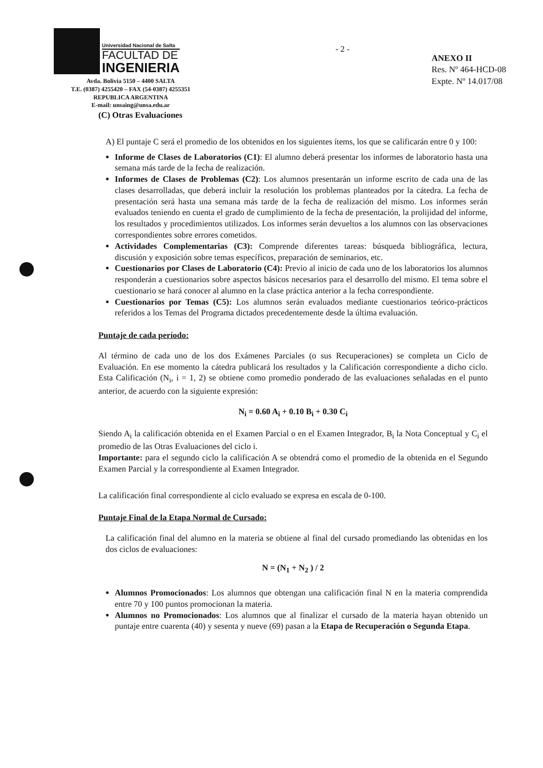Universidad Nacional de Salta
FACULTAD DE
INGENIERIA
Avda. Bolivia 5150 – 4400 SALTA
T.E. (0387) 4255420 – FAX (54-0387) 4255351
REPUBLICA ARGENTINA
E-mail: unsaing@unsa.edu.ar
- 2 -
ANEXO II
Res. Nº 464-HCD-08
Expte. Nº 14.017/08
(C) Otras Evaluaciones
A) El puntaje C será el promedio de los obtenidos en los siguientes ítems, los que se calificarán entre 0 y 100:
Informe de Clases de Laboratorios (C1): El alumno deberá presentar los informes de laboratorio hasta una semana más tarde de la fecha de realización.
Informes de Clases de Problemas (C2): Los alumnos presentarán un informe escrito de cada una de las clases desarrolladas, que deberá incluir la resolución los problemas planteados por la cátedra. La fecha de presentación será hasta una semana más tarde de la fecha de realización del mismo. Los informes serán evaluados teniendo en cuenta el grado de cumplimiento de la fecha de presentación, la prolijidad del informe, los resultados y procedimientos utilizados. Los informes serán devueltos a los alumnos con las observaciones correspondientes sobre errores cometidos.
Actividades Complementarias (C3): Comprende diferentes tareas: búsqueda bibliográfica, lectura, discusión y exposición sobre temas específicos, preparación de seminarios, etc.
Cuestionarios por Clases de Laboratorio (C4): Previo al inicio de cada uno de los laboratorios los alumnos responderán a cuestionarios sobre aspectos básicos necesarios para el desarrollo del mismo. El tema sobre el cuestionario se hará conocer al alumno en la clase práctica anterior a la fecha correspondiente.
Cuestionarios por Temas (C5): Los alumnos serán evaluados mediante cuestionarios teórico-prácticos referidos a los Temas del Programa dictados precedentemente desde la última evaluación.
Puntaje de cada período:
Al término de cada uno de los dos Exámenes Parciales (o sus Recuperaciones) se completa un Ciclo de Evaluación. En ese momento la cátedra publicará los resultados y la Calificación correspondiente a dicho ciclo. Esta Calificación (N<sub>i</sub>, i = 1, 2) se obtiene como promedio ponderado de las evaluaciones señaladas en el punto anterior, de acuerdo con la siguiente expresión:
N<sub>i</sub> = 0.60 A<sub>i</sub> + 0.10 B<sub>i</sub> + 0.30 C<sub>i</sub>
Siendo A<sub>i</sub> la calificación obtenida en el Examen Parcial o en el Examen Integrador, B<sub>i</sub> la Nota Conceptual y C<sub>i</sub> el promedio de las Otras Evaluaciones del ciclo i.
Importante: para el segundo ciclo la calificación A se obtendrá como el promedio de la obtenida en el Segundo Examen Parcial y la correspondiente al Examen Integrador.
La calificación final correspondiente al ciclo evaluado se expresa en escala de 0-100.
Puntaje Final de la Etapa Normal de Cursado:
La calificación final del alumno en la materia se obtiene al final del cursado promediando las obtenidas en los dos ciclos de evaluaciones:
N = (N<sub>1</sub> + N<sub>2</sub> ) / 2
Alumnos Promocionados: Los alumnos que obtengan una calificación final N en la materia comprendida entre 70 y 100 puntos promocionan la materia.
Alumnos no Promocionados: Los alumnos que al finalizar el cursado de la materia hayan obtenido un puntaje entre cuarenta (40) y sesenta y nueve (69) pasan a la Etapa de Recuperación o Segunda Etapa.